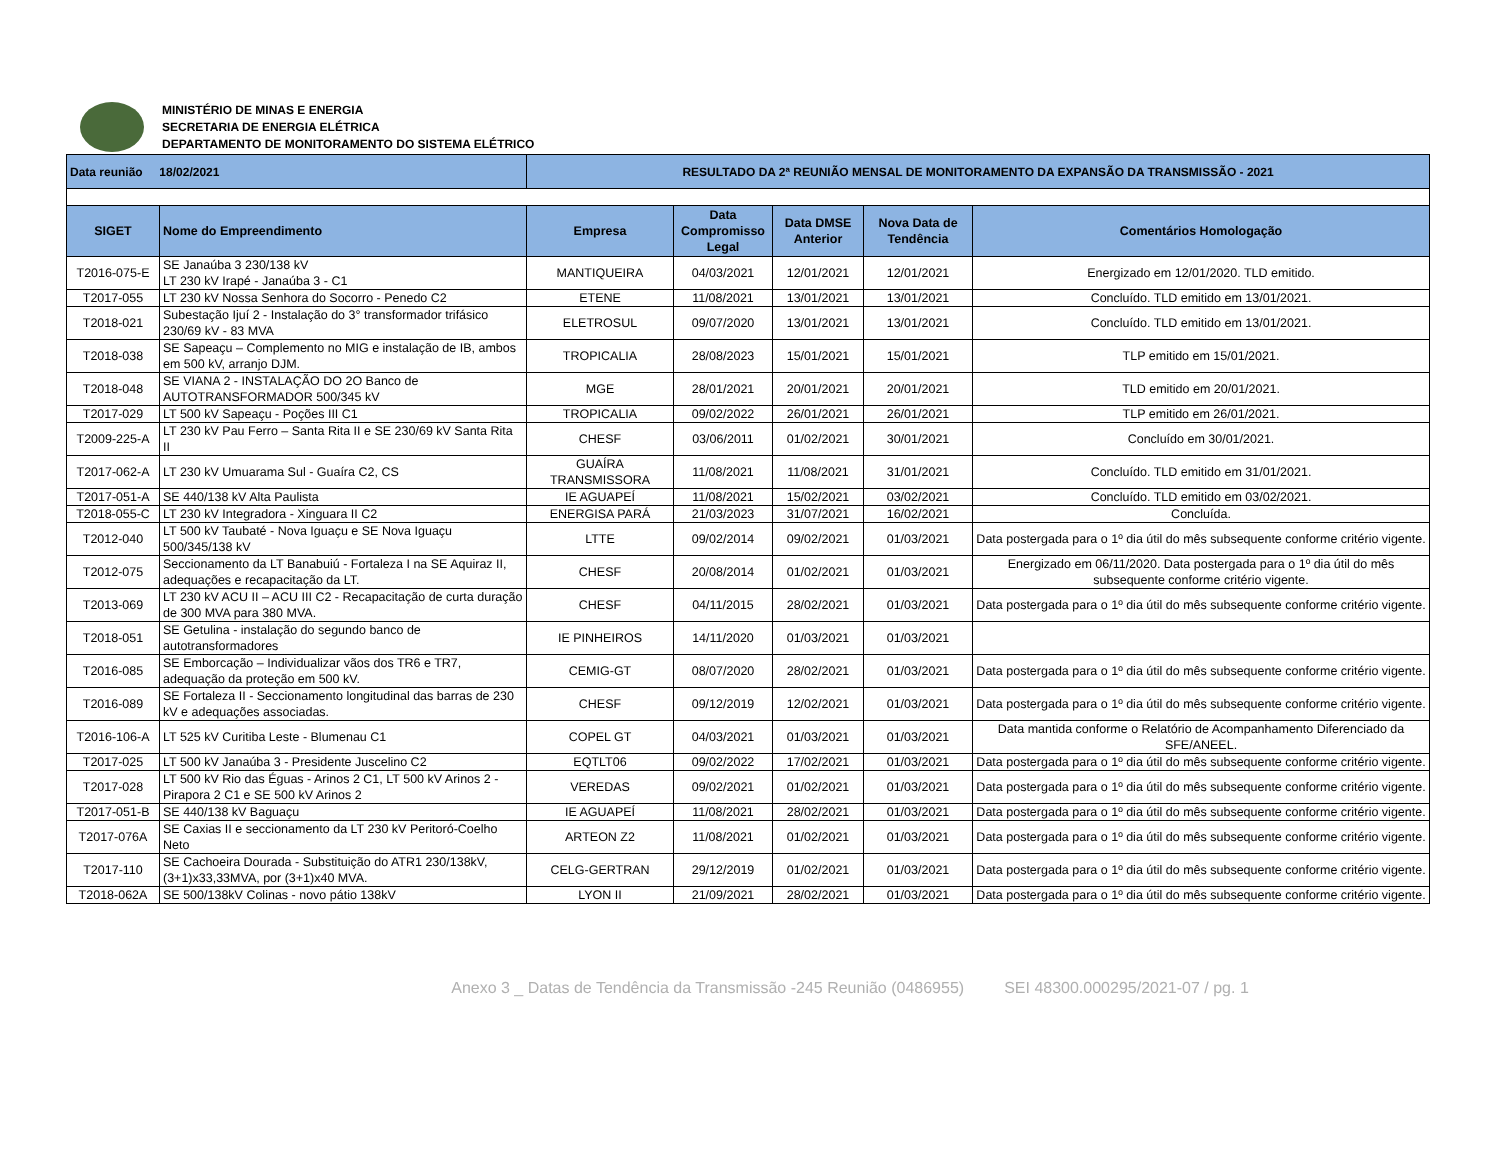MINISTÉRIO DE MINAS E ENERGIA
SECRETARIA DE ENERGIA ELÉTRICA
DEPARTAMENTO DE MONITORAMENTO DO SISTEMA ELÉTRICO
| Data reunião 18/02/2021 | | RESULTADO DA 2ª REUNIÃO MENSAL DE MONITORAMENTO DA EXPANSÃO DA TRANSMISSÃO - 2021 | | | | |
| SIGET | Nome do Empreendimento | Empresa | Data Compromisso Legal | Data DMSE Anterior | Nova Data de Tendência | Comentários Homologação |
| T2016-075-E | SE Janaúba 3 230/138 kV LT 230 kV Irapé - Janaúba 3 - C1 | MANTIQUEIRA | 04/03/2021 | 12/01/2021 | 12/01/2021 | Energizado em 12/01/2020. TLD emitido. |
| T2017-055 | LT 230 kV Nossa Senhora do Socorro - Penedo C2 | ETENE | 11/08/2021 | 13/01/2021 | 13/01/2021 | Concluído. TLD emitido em 13/01/2021. |
| T2018-021 | Subestação Ijuí 2 - Instalação do 3° transformador trifásico 230/69 kV - 83 MVA | ELETROSUL | 09/07/2020 | 13/01/2021 | 13/01/2021 | Concluído. TLD emitido em 13/01/2021. |
| T2018-038 | SE Sapeaçu – Complemento no MIG e instalação de IB, ambos em 500 kV, arranjo DJM. | TROPICALIA | 28/08/2023 | 15/01/2021 | 15/01/2021 | TLP emitido em 15/01/2021. |
| T2018-048 | SE VIANA 2 - INSTALAÇÃO DO 2O Banco de AUTOTRANSFORMADOR 500/345 kV | MGE | 28/01/2021 | 20/01/2021 | 20/01/2021 | TLD emitido em 20/01/2021. |
| T2017-029 | LT 500 kV Sapeaçu - Poções III C1 | TROPICALIA | 09/02/2022 | 26/01/2021 | 26/01/2021 | TLP emitido em 26/01/2021. |
| T2009-225-A | LT 230 kV Pau Ferro – Santa Rita II e SE 230/69 kV Santa Rita II | CHESF | 03/06/2011 | 01/02/2021 | 30/01/2021 | Concluído em 30/01/2021. |
| T2017-062-A | LT 230 kV Umuarama Sul - Guaíra C2, CS | GUAÍRA TRANSMISSORA | 11/08/2021 | 11/08/2021 | 31/01/2021 | Concluído. TLD emitido em 31/01/2021. |
| T2017-051-A | SE 440/138 kV Alta Paulista | IE AGUAPEÍ | 11/08/2021 | 15/02/2021 | 03/02/2021 | Concluído. TLD emitido em 03/02/2021. |
| T2018-055-C | LT 230 kV Integradora - Xinguara II C2 | ENERGISA PARÁ | 21/03/2023 | 31/07/2021 | 16/02/2021 | Concluída. |
| T2012-040 | LT 500 kV Taubaté - Nova Iguaçu e SE Nova Iguaçu 500/345/138 kV | LTTE | 09/02/2014 | 09/02/2021 | 01/03/2021 | Data postergada para o 1º dia útil do mês subsequente conforme critério vigente. |
| T2012-075 | Seccionamento da LT Banabuiú - Fortaleza I na SE Aquiraz II, adequações e recapacitação da LT. | CHESF | 20/08/2014 | 01/02/2021 | 01/03/2021 | Energizado em 06/11/2020. Data postergada para o 1º dia útil do mês subsequente conforme critério vigente. |
| T2013-069 | LT 230 kV ACU II – ACU III C2 - Recapacitação de curta duração de 300 MVA para 380 MVA. | CHESF | 04/11/2015 | 28/02/2021 | 01/03/2021 | Data postergada para o 1º dia útil do mês subsequente conforme critério vigente. |
| T2018-051 | SE Getulina - instalação do segundo banco de autotransformadores | IE PINHEIROS | 14/11/2020 | 01/03/2021 | 01/03/2021 | |
| T2016-085 | SE Emborcação – Individualizar vãos dos TR6 e TR7, adequação da proteção em 500 kV. | CEMIG-GT | 08/07/2020 | 28/02/2021 | 01/03/2021 | Data postergada para o 1º dia útil do mês subsequente conforme critério vigente. |
| T2016-089 | SE Fortaleza II - Seccionamento longitudinal das barras de 230 kV e adequações associadas. | CHESF | 09/12/2019 | 12/02/2021 | 01/03/2021 | Data postergada para o 1º dia útil do mês subsequente conforme critério vigente. |
| T2016-106-A | LT 525 kV Curitiba Leste - Blumenau C1 | COPEL GT | 04/03/2021 | 01/03/2021 | 01/03/2021 | Data mantida conforme o Relatório de Acompanhamento Diferenciado da SFE/ANEEL. |
| T2017-025 | LT 500 kV Janaúba 3 - Presidente Juscelino C2 | EQTLT06 | 09/02/2022 | 17/02/2021 | 01/03/2021 | Data postergada para o 1º dia útil do mês subsequente conforme critério vigente. |
| T2017-028 | LT 500 kV Rio das Éguas - Arinos 2 C1, LT 500 kV Arinos 2 - Pirapora 2 C1 e SE 500 kV Arinos 2 | VEREDAS | 09/02/2021 | 01/02/2021 | 01/03/2021 | Data postergada para o 1º dia útil do mês subsequente conforme critério vigente. |
| T2017-051-B | SE 440/138 kV Baguaçu | IE AGUAPEÍ | 11/08/2021 | 28/02/2021 | 01/03/2021 | Data postergada para o 1º dia útil do mês subsequente conforme critério vigente. |
| T2017-076A | SE Caxias II e seccionamento da LT 230 kV Peritoró-Coelho Neto | ARTEON Z2 | 11/08/2021 | 01/02/2021 | 01/03/2021 | Data postergada para o 1º dia útil do mês subsequente conforme critério vigente. |
| T2017-110 | SE Cachoeira Dourada - Substituição do ATR1 230/138kV,(3+1)x33,33MVA, por (3+1)x40 MVA. | CELG-GERTRAN | 29/12/2019 | 01/02/2021 | 01/03/2021 | Data postergada para o 1º dia útil do mês subsequente conforme critério vigente. |
| T2018-062A | SE 500/138kV Colinas - novo pátio 138kV | LYON II | 21/09/2021 | 28/02/2021 | 01/03/2021 | Data postergada para o 1º dia útil do mês subsequente conforme critério vigente. |
Anexo 3 _ Datas de Tendência da Transmissão -245 Reunião (0486955) SEI 48300.000295/2021-07 / pg. 1